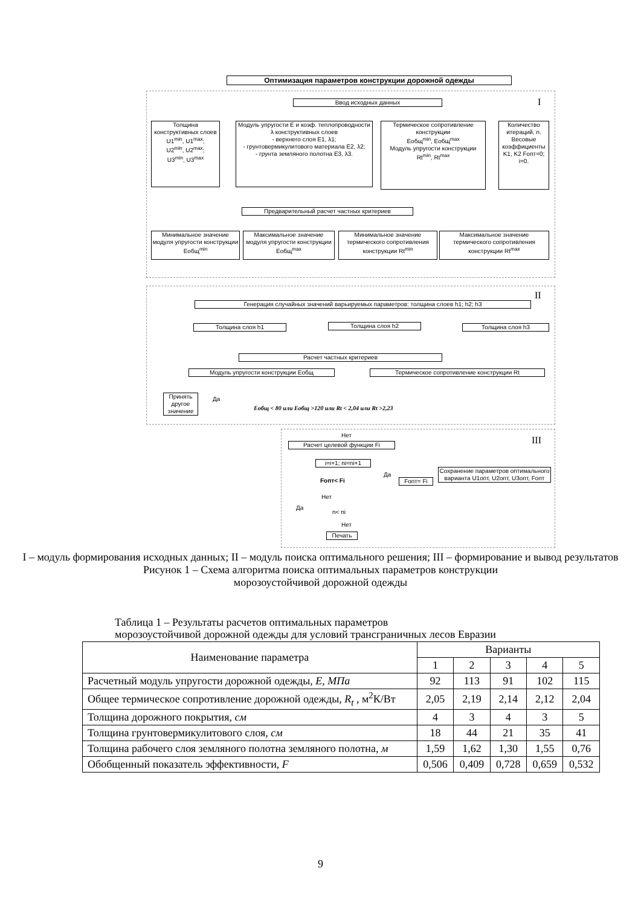Оптимизация параметров конструкции дорожной одежды
I
Ввод исходных данных
Толщина конструктивных слоев
U1<sup>min</sup>, U1<sup>max</sup>;
U2<sup>min</sup>, U2<sup>max</sup>;
U3<sup>min</sup>, U3<sup>max</sup>
Модуль упругости E и коэф. теплопроводности λ конструктивных слоев
- верхнего слоя E1, λ1;
- грунтовермикулитового материала E2, λ2;
- грунта земляного полотна E3, λ3.
Термическое сопротивление конструкции
Eобщ<sup>min</sup>, Eобщ<sup>max</sup>
Модуль упругости конструкции
Rt<sup>min</sup>, Rt<sup>max</sup>
Количество итераций, n. Весовые коэффициенты K1, K2 Fопт=0; i=0.
Предварительный расчет частных критериев
Минимальное значение модуля упругости конструкции Eобщ<sup>min</sup>
Максимальное значение модуля упругости конструкции Eобщ<sup>max</sup>
Минимальное значение термического сопротивления конструкции Rt<sup>min</sup>
Максимальное значение термического сопротивления конструкции Rt<sup>max</sup>
II
Генерация случайных значений варьируемых параметров: толщина слоев h1; h2; h3
Толщина слоя h1 Толщина слоя h2 Толщина слоя h3
Расчет частных критериев
Модуль упругости конструкции Eобщ Термическое сопротивление конструкции Rt
Принять другое значение
Да
Eобщ < 80 или Eобщ >120 или Rt < 2,04 или Rt >2,23
III
Нет
Расчет целевой функции Fi
i=i+1; ni=ni+1
Fопт< Fi
Да
Fопт= Fi
Сохранение параметров оптимального варианта U1опт, U2опт, U3опт, Fопт
Нет
Да
n< ni
Нет
Печать
I – модуль формирования исходных данных; II – модуль поиска оптимального решения; III – формирование и вывод результатов
Рисунок 1 – Схема алгоритма поиска оптимальных параметров конструкции
морозоустойчивой дорожной одежды
Таблица 1 – Результаты расчетов оптимальных параметров
морозоустойчивой дорожной одежды для условий трансграничных лесов Евразии
| Наименование параметра | Варианты | | | | |
| --- | --- | --- | --- | --- | --- |
| | 1 | 2 | 3 | 4 | 5 |
| Расчетный модуль упругости дорожной одежды, E, МПа | 92 | 113 | 91 | 102 | 115 |
| Общее термическое сопротивление дорожной одежды, R<sub>t</sub> , м<sup>2</sup>К/Вт | 2,05 | 2,19 | 2,14 | 2,12 | 2,04 |
| Толщина дорожного покрытия, см | 4 | 3 | 4 | 3 | 5 |
| Толщина грунтовермикулитового слоя, см | 18 | 44 | 21 | 35 | 41 |
| Толщина рабочего слоя земляного полотна земляного полотна, м | 1,59 | 1,62 | 1,30 | 1,55 | 0,76 |
| Обобщенный показатель эффективности, F | 0,506 | 0,409 | 0,728 | 0,659 | 0,532 |
9